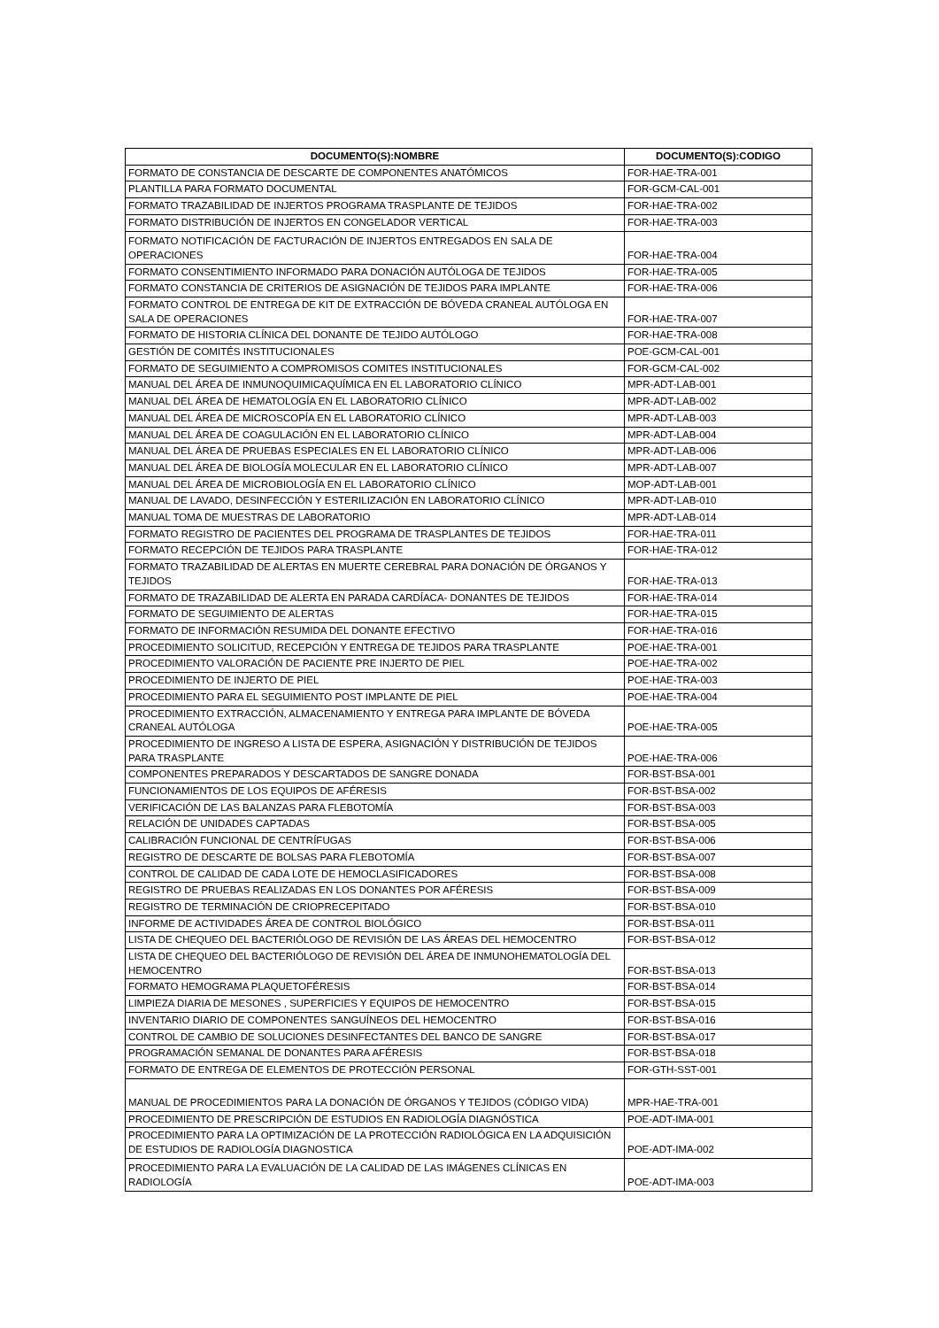| DOCUMENTO(S):NOMBRE | DOCUMENTO(S):CODIGO |
| --- | --- |
| FORMATO DE CONSTANCIA DE DESCARTE DE COMPONENTES ANATÓMICOS | FOR-HAE-TRA-001 |
| PLANTILLA PARA FORMATO DOCUMENTAL | FOR-GCM-CAL-001 |
| FORMATO TRAZABILIDAD DE INJERTOS PROGRAMA TRASPLANTE DE TEJIDOS | FOR-HAE-TRA-002 |
| FORMATO DISTRIBUCIÓN DE INJERTOS EN CONGELADOR VERTICAL | FOR-HAE-TRA-003 |
| FORMATO NOTIFICACIÓN DE FACTURACIÓN DE INJERTOS ENTREGADOS EN SALA DE OPERACIONES | FOR-HAE-TRA-004 |
| FORMATO CONSENTIMIENTO INFORMADO PARA DONACIÓN AUTÓLOGA DE TEJIDOS | FOR-HAE-TRA-005 |
| FORMATO CONSTANCIA DE CRITERIOS DE ASIGNACIÓN DE TEJIDOS PARA IMPLANTE | FOR-HAE-TRA-006 |
| FORMATO CONTROL DE ENTREGA DE KIT DE EXTRACCIÓN DE BÓVEDA CRANEAL AUTÓLOGA EN SALA DE OPERACIONES | FOR-HAE-TRA-007 |
| FORMATO DE HISTORIA CLÍNICA DEL DONANTE DE TEJIDO AUTÓLOGO | FOR-HAE-TRA-008 |
| GESTIÓN DE COMITÉS INSTITUCIONALES | POE-GCM-CAL-001 |
| FORMATO DE SEGUIMIENTO A COMPROMISOS COMITES INSTITUCIONALES | FOR-GCM-CAL-002 |
| MANUAL DEL ÁREA DE INMUNOQUIMICAQUÍMICA EN EL LABORATORIO CLÍNICO | MPR-ADT-LAB-001 |
| MANUAL DEL ÁREA DE HEMATOLOGÍA EN EL LABORATORIO CLÍNICO | MPR-ADT-LAB-002 |
| MANUAL DEL ÁREA DE MICROSCOPÍA EN EL LABORATORIO CLÍNICO | MPR-ADT-LAB-003 |
| MANUAL DEL ÁREA DE COAGULACIÓN EN EL LABORATORIO CLÍNICO | MPR-ADT-LAB-004 |
| MANUAL DEL ÁREA DE PRUEBAS ESPECIALES EN EL LABORATORIO CLÍNICO | MPR-ADT-LAB-006 |
| MANUAL DEL ÁREA DE BIOLOGÍA MOLECULAR EN EL LABORATORIO CLÍNICO | MPR-ADT-LAB-007 |
| MANUAL DEL ÁREA DE MICROBIOLOGÍA EN EL LABORATORIO CLÍNICO | MOP-ADT-LAB-001 |
| MANUAL DE LAVADO, DESINFECCIÓN Y ESTERILIZACIÓN EN LABORATORIO CLÍNICO | MPR-ADT-LAB-010 |
| MANUAL TOMA DE MUESTRAS DE LABORATORIO | MPR-ADT-LAB-014 |
| FORMATO REGISTRO DE PACIENTES DEL PROGRAMA DE TRASPLANTES DE TEJIDOS | FOR-HAE-TRA-011 |
| FORMATO RECEPCIÓN DE TEJIDOS PARA TRASPLANTE | FOR-HAE-TRA-012 |
| FORMATO TRAZABILIDAD DE ALERTAS EN MUERTE CEREBRAL PARA DONACIÓN DE ÓRGANOS Y TEJIDOS | FOR-HAE-TRA-013 |
| FORMATO DE TRAZABILIDAD DE ALERTA EN PARADA CARDÍACA- DONANTES DE TEJIDOS | FOR-HAE-TRA-014 |
| FORMATO DE SEGUIMIENTO DE ALERTAS | FOR-HAE-TRA-015 |
| FORMATO DE INFORMACIÓN RESUMIDA DEL DONANTE EFECTIVO | FOR-HAE-TRA-016 |
| PROCEDIMIENTO SOLICITUD, RECEPCIÓN Y ENTREGA DE TEJIDOS PARA TRASPLANTE | POE-HAE-TRA-001 |
| PROCEDIMIENTO VALORACIÓN DE PACIENTE PRE INJERTO DE PIEL | POE-HAE-TRA-002 |
| PROCEDIMIENTO DE INJERTO DE PIEL | POE-HAE-TRA-003 |
| PROCEDIMIENTO PARA EL SEGUIMIENTO POST IMPLANTE DE PIEL | POE-HAE-TRA-004 |
| PROCEDIMIENTO EXTRACCIÓN, ALMACENAMIENTO Y ENTREGA PARA IMPLANTE DE BÓVEDA CRANEAL AUTÓLOGA | POE-HAE-TRA-005 |
| PROCEDIMIENTO DE INGRESO A LISTA DE ESPERA, ASIGNACIÓN Y DISTRIBUCIÓN DE TEJIDOS PARA TRASPLANTE | POE-HAE-TRA-006 |
| COMPONENTES PREPARADOS Y DESCARTADOS DE SANGRE DONADA | FOR-BST-BSA-001 |
| FUNCIONAMIENTOS DE LOS EQUIPOS DE AFÉRESIS | FOR-BST-BSA-002 |
| VERIFICACIÓN DE LAS BALANZAS PARA FLEBOTOMÍA | FOR-BST-BSA-003 |
| RELACIÓN DE UNIDADES CAPTADAS | FOR-BST-BSA-005 |
| CALIBRACIÓN FUNCIONAL DE CENTRÍFUGAS | FOR-BST-BSA-006 |
| REGISTRO DE DESCARTE DE BOLSAS PARA FLEBOTOMÍA | FOR-BST-BSA-007 |
| CONTROL DE CALIDAD DE CADA LOTE DE HEMOCLASIFICADORES | FOR-BST-BSA-008 |
| REGISTRO DE PRUEBAS REALIZADAS EN LOS DONANTES POR AFÉRESIS | FOR-BST-BSA-009 |
| REGISTRO DE TERMINACIÓN DE CRIOPRECEPITADO | FOR-BST-BSA-010 |
| INFORME DE ACTIVIDADES ÁREA DE CONTROL BIOLÓGICO | FOR-BST-BSA-011 |
| LISTA DE CHEQUEO DEL BACTERIÓLOGO DE REVISIÓN DE LAS ÁREAS DEL HEMOCENTRO | FOR-BST-BSA-012 |
| LISTA DE CHEQUEO DEL BACTERIÓLOGO DE REVISIÓN DEL ÁREA DE INMUNOHEMATOLOGÍA DEL HEMOCENTRO | FOR-BST-BSA-013 |
| FORMATO HEMOGRAMA PLAQUETOFÉRESIS | FOR-BST-BSA-014 |
| LIMPIEZA DIARIA DE MESONES , SUPERFICIES Y EQUIPOS DE HEMOCENTRO | FOR-BST-BSA-015 |
| INVENTARIO DIARIO DE COMPONENTES SANGUÍNEOS DEL HEMOCENTRO | FOR-BST-BSA-016 |
| CONTROL DE CAMBIO DE SOLUCIONES DESINFECTANTES DEL BANCO DE SANGRE | FOR-BST-BSA-017 |
| PROGRAMACIÓN SEMANAL DE DONANTES PARA AFÉRESIS | FOR-BST-BSA-018 |
| FORMATO DE ENTREGA DE ELEMENTOS DE PROTECCIÓN PERSONAL | FOR-GTH-SST-001 |
| MANUAL DE PROCEDIMIENTOS PARA LA DONACIÓN DE ÓRGANOS Y TEJIDOS (CÓDIGO VIDA) | MPR-HAE-TRA-001 |
| PROCEDIMIENTO DE PRESCRIPCIÓN DE ESTUDIOS EN RADIOLOGÍA DIAGNÓSTICA | POE-ADT-IMA-001 |
| PROCEDIMIENTO PARA LA OPTIMIZACIÓN DE LA PROTECCIÓN RADIOLÓGICA EN LA ADQUISICIÓN DE ESTUDIOS DE RADIOLOGÍA DIAGNOSTICA | POE-ADT-IMA-002 |
| PROCEDIMIENTO PARA LA EVALUACIÓN DE LA CALIDAD DE LAS IMÁGENES CLÍNICAS EN RADIOLOGÍA | POE-ADT-IMA-003 |